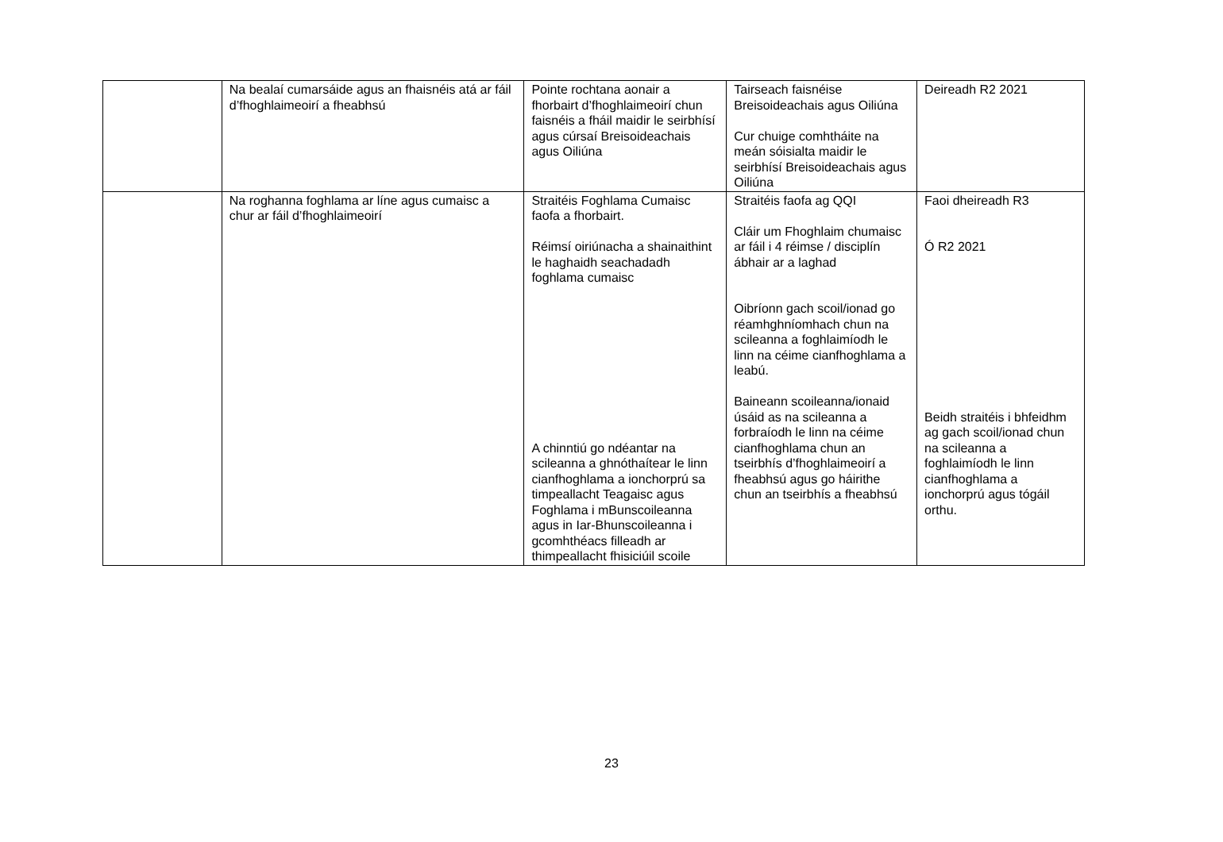| | Na bealaí cumarsáide agus an fhaisnéis atá ar fáil d’fhoghlaimeoirí a fheabhsú | Pointe rochtana aonair a fhorbairt d’fhoghlaimeoirí chun faisnéis a fháil maidir le seirbhísí agus cúrsaí Breisoideachais agus Oiliúna | Tairseach faisnéise Breisoideachais agus Oiliúna Cur chuige comhtháite na meán sóisialta maidir le seirbhísí Breisoideachais agus Oiliúna | Deireadh R2 2021 |
| | Na roghanna foghlama ar líne agus cumaisc a chur ar fáil d’fhoghlaimeoirí | Straitéis Foghlama Cumaisc faofa a fhorbairt. Réimsí oiriúnacha a shainaithint le haghaidh seachadadh foghlama cumaisc A chinntiú go ndéantar na scileanna a ghnóthaítear le linn cianfhoghlama a ionchorprú sa timpeallacht Teagaisc agus Foghlama i mBunscoileanna agus in Iar-Bhunscoileanna i gcomhthéacs filleadh ar thimpeallacht fhisiciúil scoile | Straitéis faofa ag QQI Cláir um Fhoghlaim chumaisc ar fáil i 4 réimse / disciplín ábhair ar a laghad Oibríonn gach scoil/ionad go réamhghníomhach chun na scileanna a foghlaimíodh le linn na céime cianfhoghlama a leabú. Baineann scoileanna/ionaid úsáid as na scileanna a forbraíodh le linn na céime cianfhoghlama chun an tseirbhís d’fhoghlaimeoirí a fheabhsú agus go háirithe chun an tseirbhís a fheabhsú | Faoi dheireadh R3 Ó R2 2021 Beidh straitéis i bhfeidhm ag gach scoil/ionad chun na scileanna a foghlaimíodh le linn cianfhoghlama a ionchorprú agus tógáil orthu. |
23